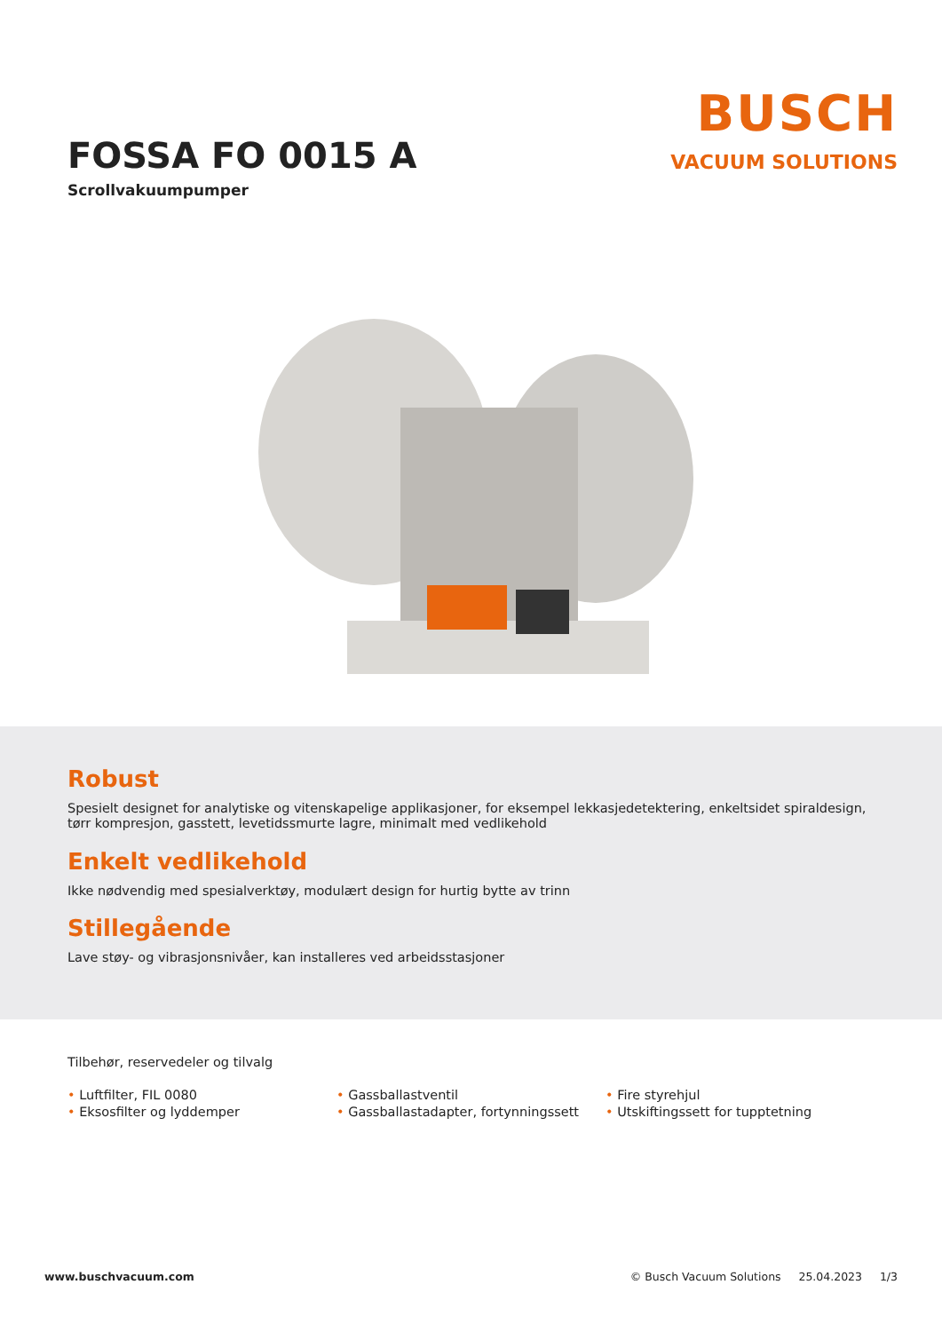FOSSA FO 0015 A
Scrollvakuumpumper
BUSCH
VACUUM SOLUTIONS
Robust
Spesielt designet for analytiske og vitenskapelige applikasjoner, for eksempel lekkasjedetektering, enkeltsidet spiraldesign, tørr kompresjon, gasstett, levetidssmurte lagre, minimalt med vedlikehold
Enkelt vedlikehold
Ikke nødvendig med spesialverktøy, modulært design for hurtig bytte av trinn
Stillegående
Lave støy- og vibrasjonsnivåer, kan installeres ved arbeidsstasjoner
Tilbehør, reservedeler og tilvalg
• Luftfilter, FIL 0080
• Eksosfilter og lyddemper
• Gassballastventil
• Gassballastadapter, fortynningssett
• Fire styrehjul
• Utskiftingssett for tupptetning
www.buschvacuum.com © Busch Vacuum Solutions 25.04.2023 1/3